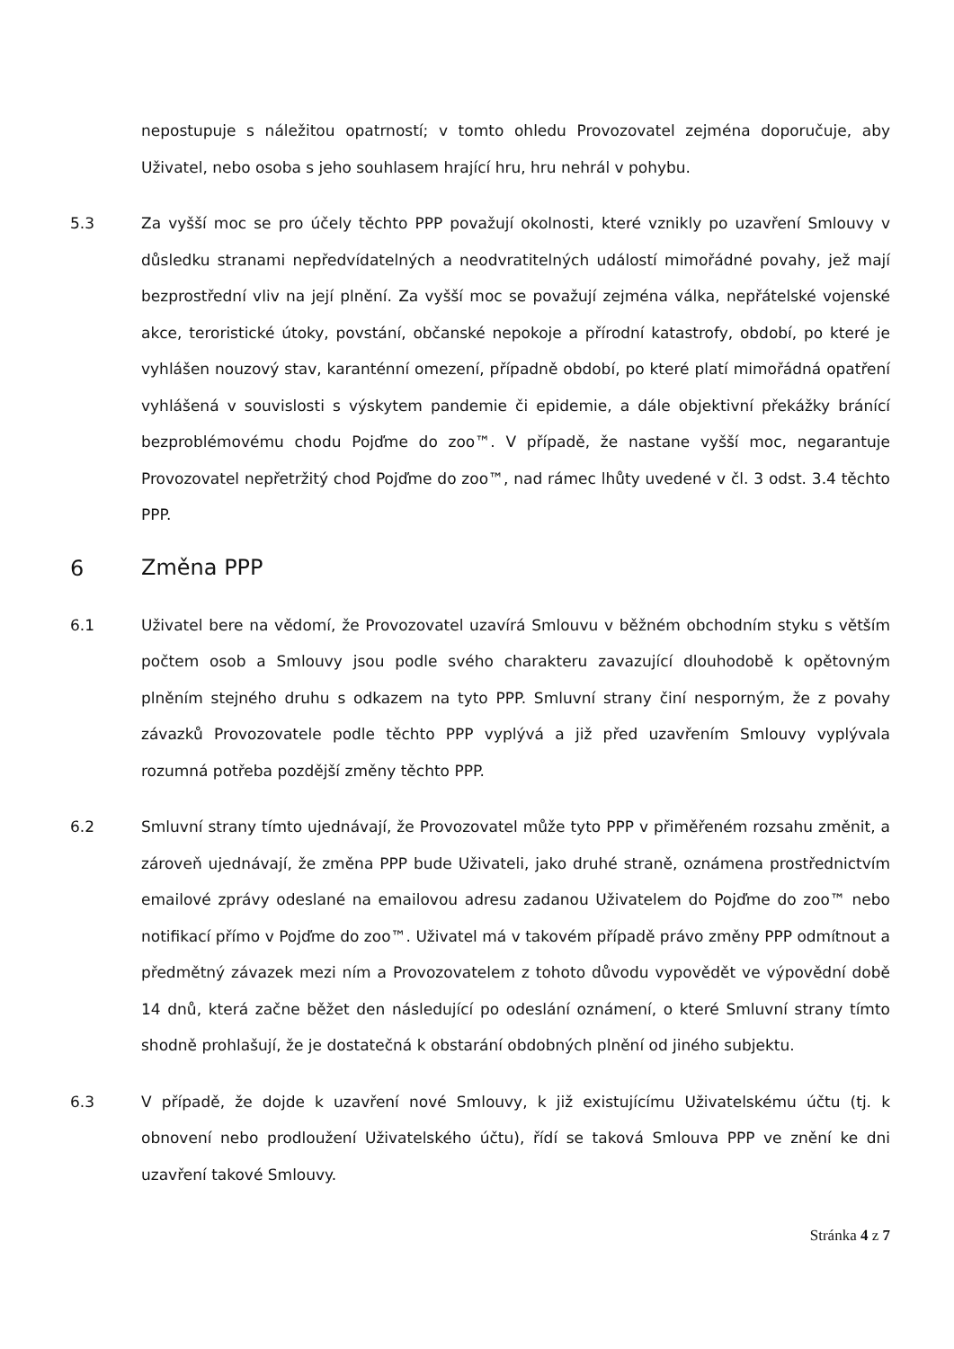nepostupuje s náležitou opatrností; v tomto ohledu Provozovatel zejména doporučuje, aby Uživatel, nebo osoba s jeho souhlasem hrající hru, hru nehrál v pohybu.
5.3
Za vyšší moc se pro účely těchto PPP považují okolnosti, které vznikly po uzavření Smlouvy v důsledku stranami nepředvídatelných a neodvratitelných událostí mimořádné povahy, jež mají bezprostřední vliv na její plnění. Za vyšší moc se považují zejména válka, nepřátelské vojenské akce, teroristické útoky, povstání, občanské nepokoje a přírodní katastrofy, období, po které je vyhlášen nouzový stav, karanténní omezení, případně období, po které platí mimořádná opatření vyhlášená v souvislosti s výskytem pandemie či epidemie, a dále objektivní překážky bránící bezproblémovému chodu Pojďme do zoo™. V případě, že nastane vyšší moc, negarantuje Provozovatel nepřetržitý chod Pojďme do zoo™, nad rámec lhůty uvedené v čl. 3 odst. 3.4 těchto PPP.
6 Změna PPP
6.1
Uživatel bere na vědomí, že Provozovatel uzavírá Smlouvu v běžném obchodním styku s větším počtem osob a Smlouvy jsou podle svého charakteru zavazující dlouhodobě k opětovným plněním stejného druhu s odkazem na tyto PPP. Smluvní strany činí nesporným, že z povahy závazků Provozovatele podle těchto PPP vyplývá a již před uzavřením Smlouvy vyplývala rozumná potřeba pozdější změny těchto PPP.
6.2
Smluvní strany tímto ujednávají, že Provozovatel může tyto PPP v přiměřeném rozsahu změnit, a zároveň ujednávají, že změna PPP bude Uživateli, jako druhé straně, oznámena prostřednictvím emailové zprávy odeslané na emailovou adresu zadanou Uživatelem do Pojďme do zoo™ nebo notifikací přímo v Pojďme do zoo™. Uživatel má v takovém případě právo změny PPP odmítnout a předmětný závazek mezi ním a Provozovatelem z tohoto důvodu vypovědět ve výpovědní době 14 dnů, která začne běžet den následující po odeslání oznámení, o které Smluvní strany tímto shodně prohlašují, že je dostatečná k obstarání obdobných plnění od jiného subjektu.
6.3
V případě, že dojde k uzavření nové Smlouvy, k již existujícímu Uživatelskému účtu (tj. k obnovení nebo prodloužení Uživatelského účtu), řídí se taková Smlouva PPP ve znění ke dni uzavření takové Smlouvy.
Stránka 4 z 7